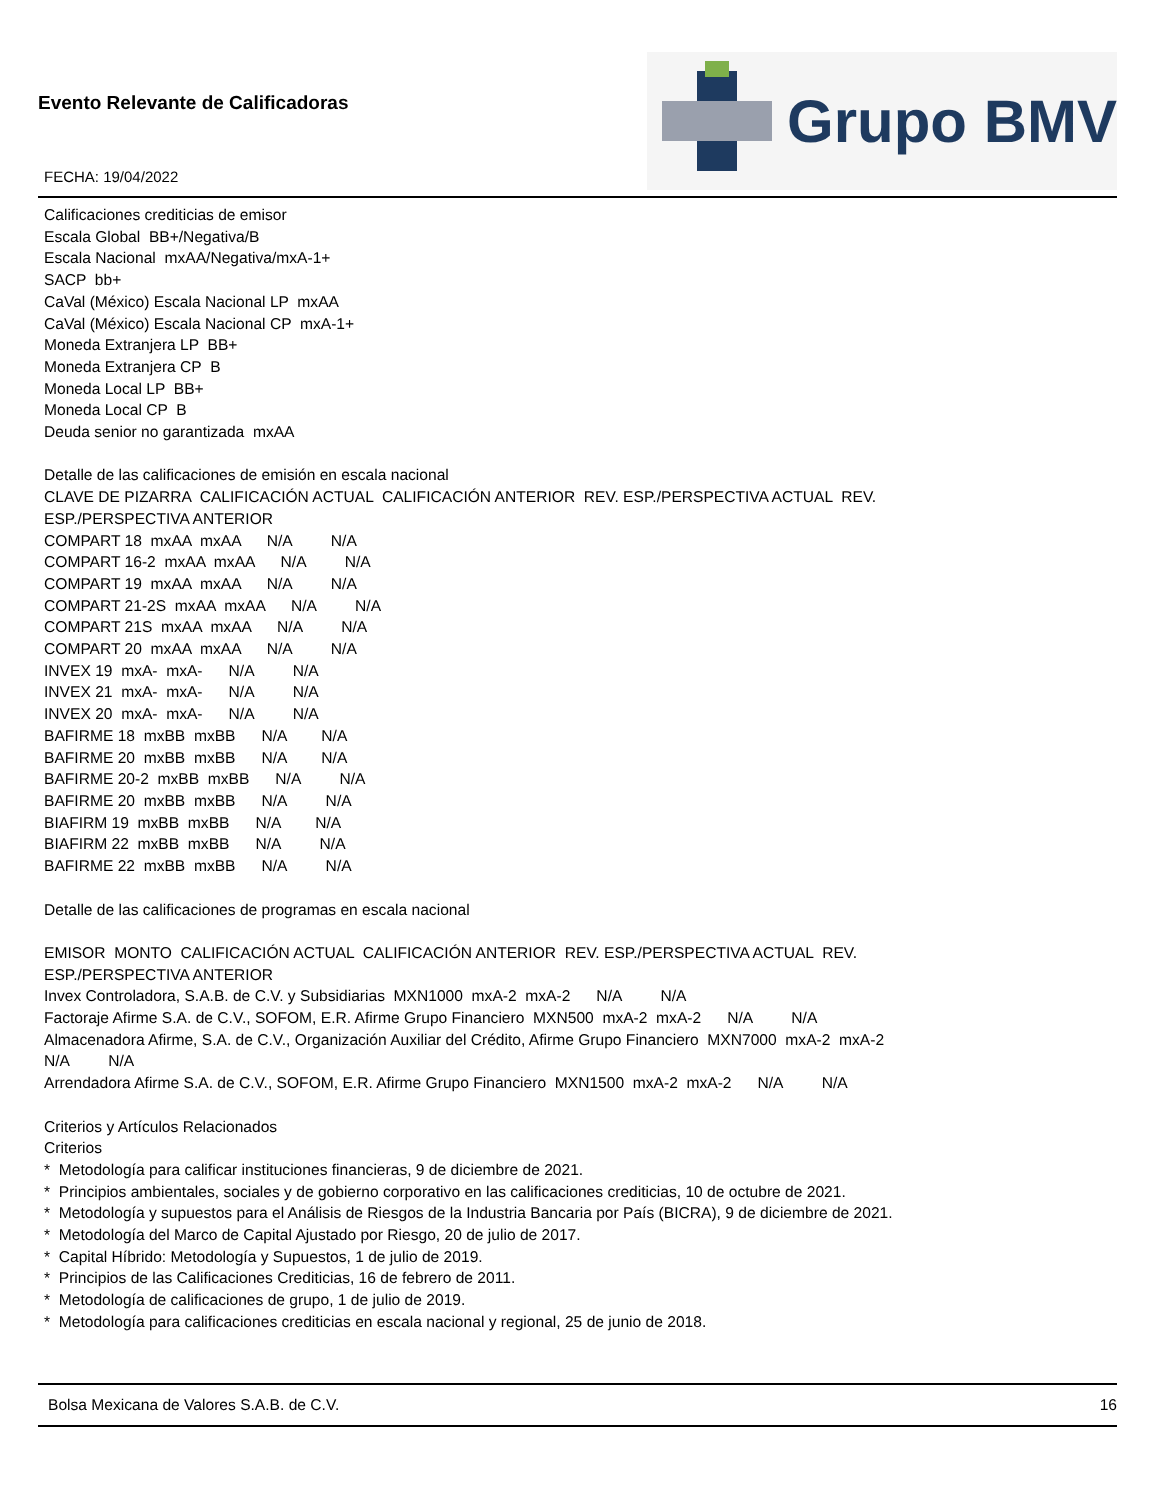Evento Relevante de Calificadoras
FECHA: 19/04/2022
Grupo BMV
Calificaciones crediticias de emisor Escala Global BB+/Negativa/B Escala Nacional mxAA/Negativa/mxA-1+ SACP bb+ CaVal (México) Escala Nacional LP mxAA CaVal (México) Escala Nacional CP mxA-1+ Moneda Extranjera LP BB+ Moneda Extranjera CP B Moneda Local LP BB+ Moneda Local CP B Deuda senior no garantizada mxAA Detalle de las calificaciones de emisión en escala nacional CLAVE DE PIZARRA CALIFICACIÓN ACTUAL CALIFICACIÓN ANTERIOR REV. ESP./PERSPECTIVA ACTUAL REV. ESP./PERSPECTIVA ANTERIOR COMPART 18 mxAA mxAA N/A N/A COMPART 16-2 mxAA mxAA N/A N/A COMPART 19 mxAA mxAA N/A N/A COMPART 21-2S mxAA mxAA N/A N/A COMPART 21S mxAA mxAA N/A N/A COMPART 20 mxAA mxAA N/A N/A INVEX 19 mxA- mxA- N/A N/A INVEX 21 mxA- mxA- N/A N/A INVEX 20 mxA- mxA- N/A N/A BAFIRME 18 mxBB mxBB N/A N/A BAFIRME 20 mxBB mxBB N/A N/A BAFIRME 20-2 mxBB mxBB N/A N/A BAFIRME 20 mxBB mxBB N/A N/A BIAFIRM 19 mxBB mxBB N/A N/A BIAFIRM 22 mxBB mxBB N/A N/A BAFIRME 22 mxBB mxBB N/A N/A Detalle de las calificaciones de programas en escala nacional EMISOR MONTO CALIFICACIÓN ACTUAL CALIFICACIÓN ANTERIOR REV. ESP./PERSPECTIVA ACTUAL REV. ESP./PERSPECTIVA ANTERIOR Invex Controladora, S.A.B. de C.V. y Subsidiarias MXN1000 mxA-2 mxA-2 N/A N/A Factoraje Afirme S.A. de C.V., SOFOM, E.R. Afirme Grupo Financiero MXN500 mxA-2 mxA-2 N/A N/A Almacenadora Afirme, S.A. de C.V., Organización Auxiliar del Crédito, Afirme Grupo Financiero MXN7000 mxA-2 mxA-2 N/A N/A Arrendadora Afirme S.A. de C.V., SOFOM, E.R. Afirme Grupo Financiero MXN1500 mxA-2 mxA-2 N/A N/A Criterios y Artículos Relacionados Criterios * Metodología para calificar instituciones financieras, 9 de diciembre de 2021. * Principios ambientales, sociales y de gobierno corporativo en las calificaciones crediticias, 10 de octubre de 2021. * Metodología y supuestos para el Análisis de Riesgos de la Industria Bancaria por País (BICRA), 9 de diciembre de 2021. * Metodología del Marco de Capital Ajustado por Riesgo, 20 de julio de 2017. * Capital Híbrido: Metodología y Supuestos, 1 de julio de 2019. * Principios de las Calificaciones Crediticias, 16 de febrero de 2011. * Metodología de calificaciones de grupo, 1 de julio de 2019. * Metodología para calificaciones crediticias en escala nacional y regional, 25 de junio de 2018.
Bolsa Mexicana de Valores S.A.B. de C.V. 16